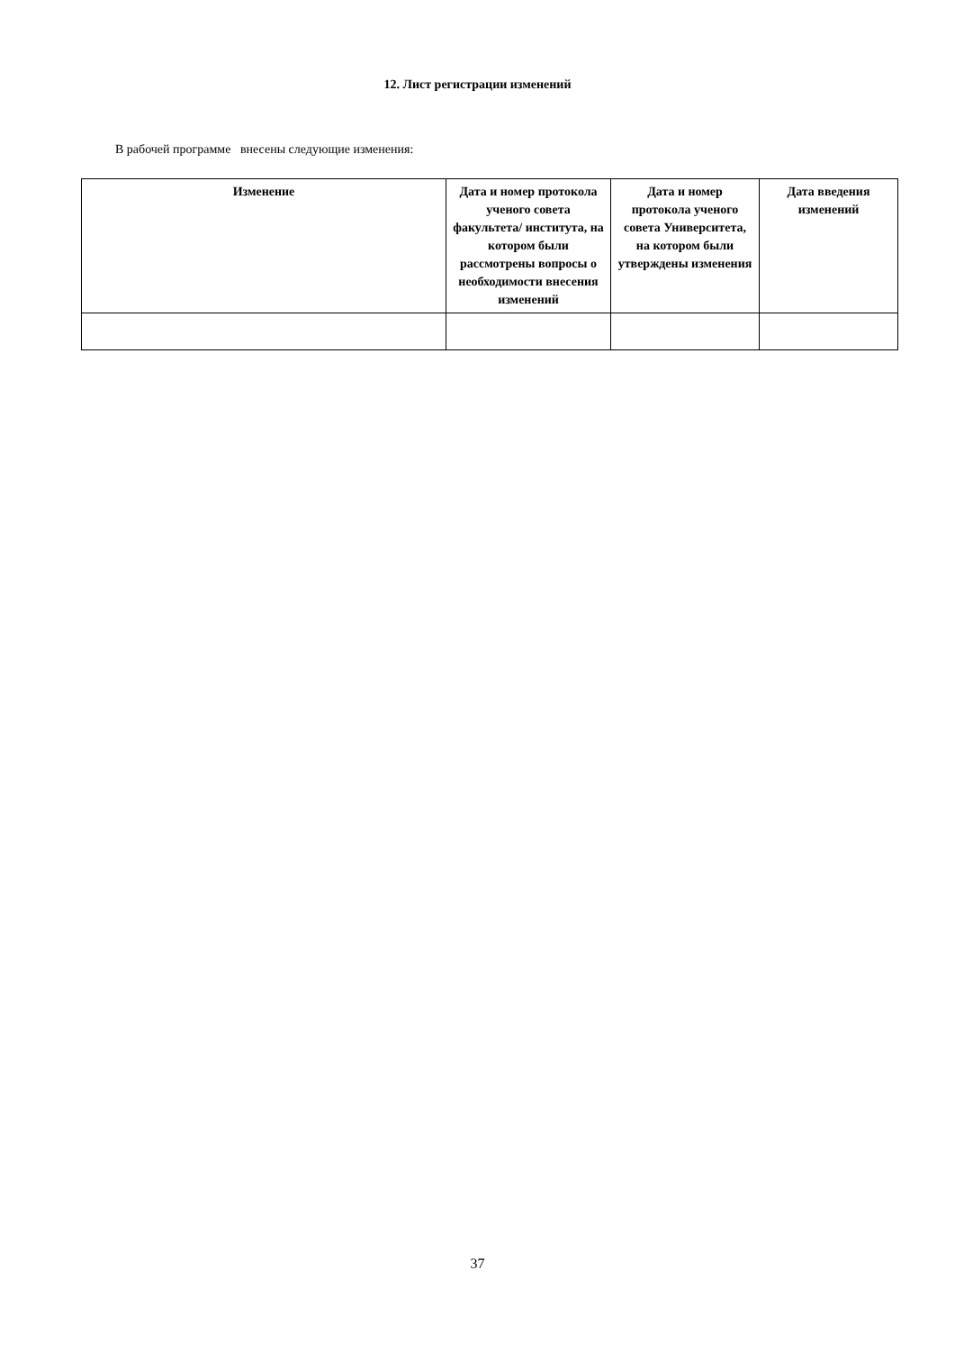12. Лист регистрации изменений
В рабочей программе внесены следующие изменения:
| Изменение | Дата и номер протокола ученого совета факультета/ института, на котором были рассмотрены вопросы о необходимости внесения изменений | Дата и номер протокола ученого совета Университета, на котором были утверждены изменения | Дата введения изменений |
| --- | --- | --- | --- |
37